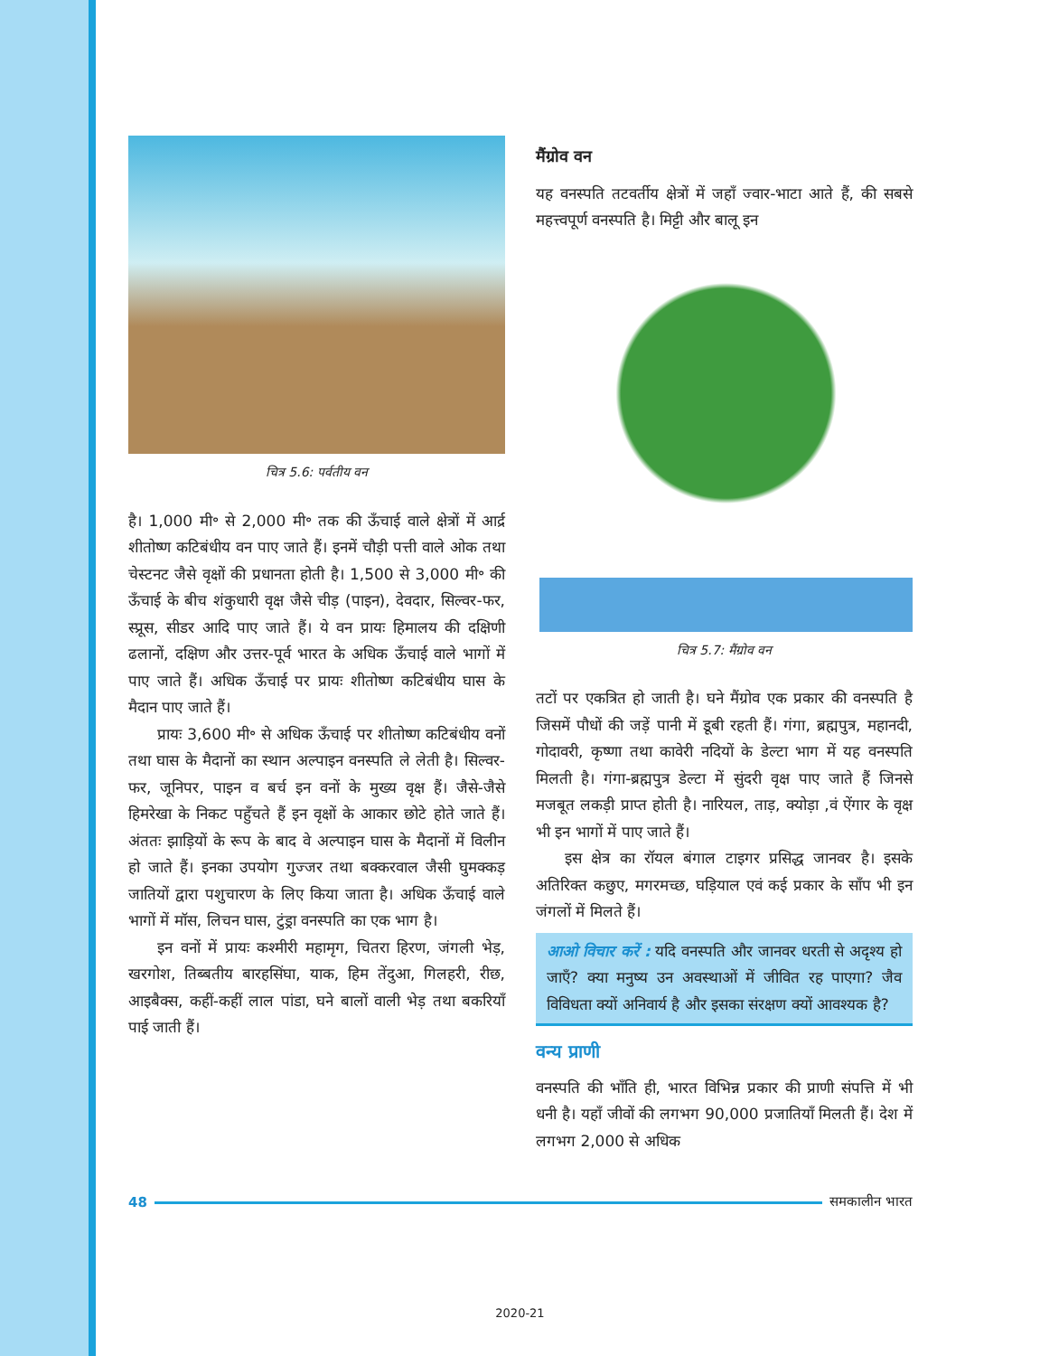चित्र 5.6: पर्वतीय वन
है। 1,000 मी॰ से 2,000 मी॰ तक की ऊँचाई वाले क्षेत्रों में आर्द्र शीतोष्ण कटिबंधीय वन पाए जाते हैं। इनमें चौड़ी पत्ती वाले ओक तथा चेस्टनट जैसे वृक्षों की प्रधानता होती है। 1,500 से 3,000 मी॰ की ऊँचाई के बीच शंकुधारी वृक्ष जैसे चीड़ (पाइन), देवदार, सिल्वर-फर, स्प्रूस, सीडर आदि पाए जाते हैं। ये वन प्रायः हिमालय की दक्षिणी ढलानों, दक्षिण और उत्तर-पूर्व भारत के अधिक ऊँचाई वाले भागों में पाए जाते हैं। अधिक ऊँचाई पर प्रायः शीतोष्ण कटिबंधीय घास के मैदान पाए जाते हैं।
प्रायः 3,600 मी॰ से अधिक ऊँचाई पर शीतोष्ण कटिबंधीय वनों तथा घास के मैदानों का स्थान अल्पाइन वनस्पति ले लेती है। सिल्वर-फर, जूनिपर, पाइन व बर्च इन वनों के मुख्य वृक्ष हैं। जैसे-जैसे हिमरेखा के निकट पहुँचते हैं इन वृक्षों के आकार छोटे होते जाते हैं। अंततः झाड़ियों के रूप के बाद वे अल्पाइन घास के मैदानों में विलीन हो जाते हैं। इनका उपयोग गुज्जर तथा बक्करवाल जैसी घुमक्कड़ जातियों द्वारा पशुचारण के लिए किया जाता है। अधिक ऊँचाई वाले भागों में मॉस, लिचन घास, टुंड्रा वनस्पति का एक भाग है।
इन वनों में प्रायः कश्मीरी महामृग, चितरा हिरण, जंगली भेड़, खरगोश, तिब्बतीय बारहसिंघा, याक, हिम तेंदुआ, गिलहरी, रीछ, आइबैक्स, कहीं-कहीं लाल पांडा, घने बालों वाली भेड़ तथा बकरियाँ पाई जाती हैं।
मैंग्रोव वन
यह वनस्पति तटवर्तीय क्षेत्रों में जहाँ ज्वार-भाटा आते हैं, की सबसे महत्त्वपूर्ण वनस्पति है। मिट्टी और बालू इन
चित्र 5.7: मैंग्रोव वन
तटों पर एकत्रित हो जाती है। घने मैंग्रोव एक प्रकार की वनस्पति है जिसमें पौधों की जड़ें पानी में डूबी रहती हैं। गंगा, ब्रह्मपुत्र, महानदी, गोदावरी, कृष्णा तथा कावेरी नदियों के डेल्टा भाग में यह वनस्पति मिलती है। गंगा-ब्रह्मपुत्र डेल्टा में सुंदरी वृक्ष पाए जाते हैं जिनसे मजबूत लकड़ी प्राप्त होती है। नारियल, ताड़, क्योड़ा ,वं ऐंगार के वृक्ष भी इन भागों में पाए जाते हैं।
इस क्षेत्र का रॉयल बंगाल टाइगर प्रसिद्ध जानवर है। इसके अतिरिक्त कछुए, मगरमच्छ, घड़ियाल एवं कई प्रकार के साँप भी इन जंगलों में मिलते हैं।
आओ विचार करें : यदि वनस्पति और जानवर धरती से अदृश्य हो जाएँ? क्या मनुष्य उन अवस्थाओं में जीवित रह पाएगा? जैव विविधता क्यों अनिवार्य है और इसका संरक्षण क्यों आवश्यक है?
वन्य प्राणी
वनस्पति की भाँति ही, भारत विभिन्न प्रकार की प्राणी संपत्ति में भी धनी है। यहाँ जीवों की लगभग 90,000 प्रजातियाँ मिलती हैं। देश में लगभग 2,000 से अधिक
48 समकालीन भारत
2020-21